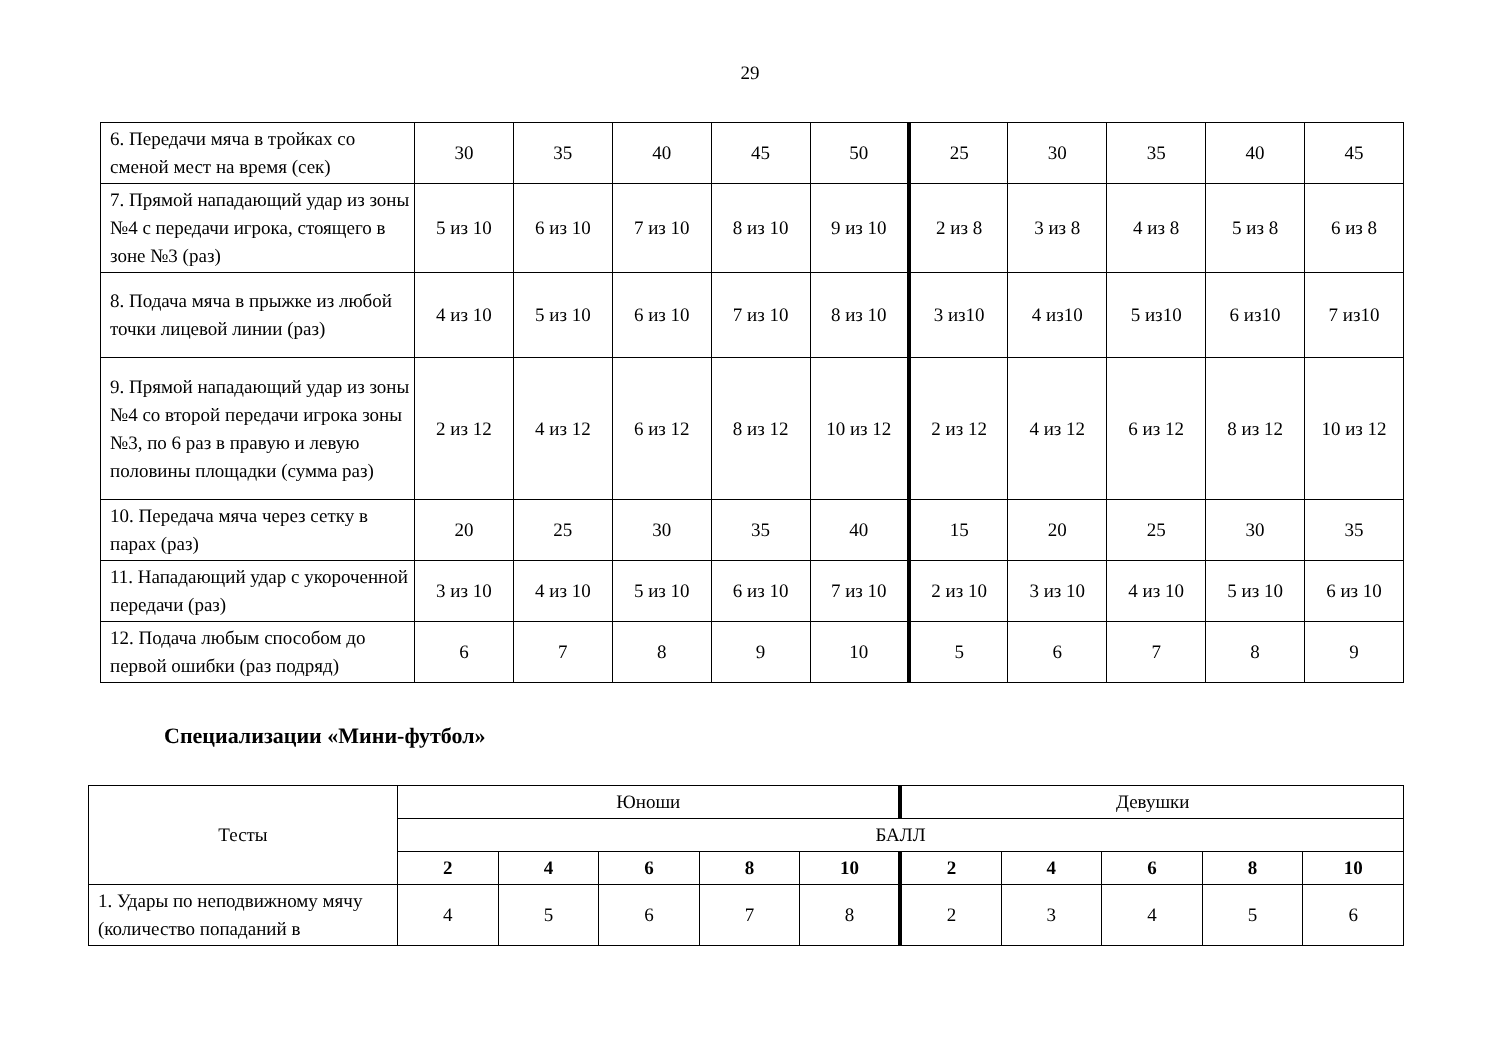29
| 6. Передачи мяча в тройках со сменой мест на время (сек) | 30 | 35 | 40 | 45 | 50 | 25 | 30 | 35 | 40 | 45 |
| 7. Прямой нападающий удар из зоны №4 с передачи игрока, стоящего в зоне №3 (раз) | 5 из 10 | 6 из 10 | 7 из 10 | 8 из 10 | 9 из 10 | 2 из 8 | 3 из 8 | 4 из 8 | 5 из 8 | 6 из 8 |
| 8. Подача мяча в прыжке из любой точки лицевой линии (раз) | 4 из 10 | 5 из 10 | 6 из 10 | 7 из 10 | 8 из 10 | 3 из10 | 4 из10 | 5 из10 | 6 из10 | 7 из10 |
| 9. Прямой нападающий удар из зоны №4 со второй передачи игрока зоны №3, по 6 раз в правую и левую половины площадки (сумма раз) | 2 из 12 | 4 из 12 | 6 из 12 | 8 из 12 | 10 из 12 | 2 из 12 | 4 из 12 | 6 из 12 | 8 из 12 | 10 из 12 |
| 10. Передача мяча через сетку в парах (раз) | 20 | 25 | 30 | 35 | 40 | 15 | 20 | 25 | 30 | 35 |
| 11. Нападающий удар с укороченной передачи (раз) | 3 из 10 | 4 из 10 | 5 из 10 | 6 из 10 | 7 из 10 | 2 из 10 | 3 из 10 | 4 из 10 | 5 из 10 | 6 из 10 |
| 12. Подача любым способом до первой ошибки (раз подряд) | 6 | 7 | 8 | 9 | 10 | 5 | 6 | 7 | 8 | 9 |
Специализации «Мини-футбол»
| Тесты | Юноши | | | | | Девушки | | | | |
| | БАЛЛ | | | | | | | | | |
| | 2 | 4 | 6 | 8 | 10 | 2 | 4 | 6 | 8 | 10 |
| 1. Удары по неподвижному мячу (количество попаданий в | 4 | 5 | 6 | 7 | 8 | 2 | 3 | 4 | 5 | 6 |